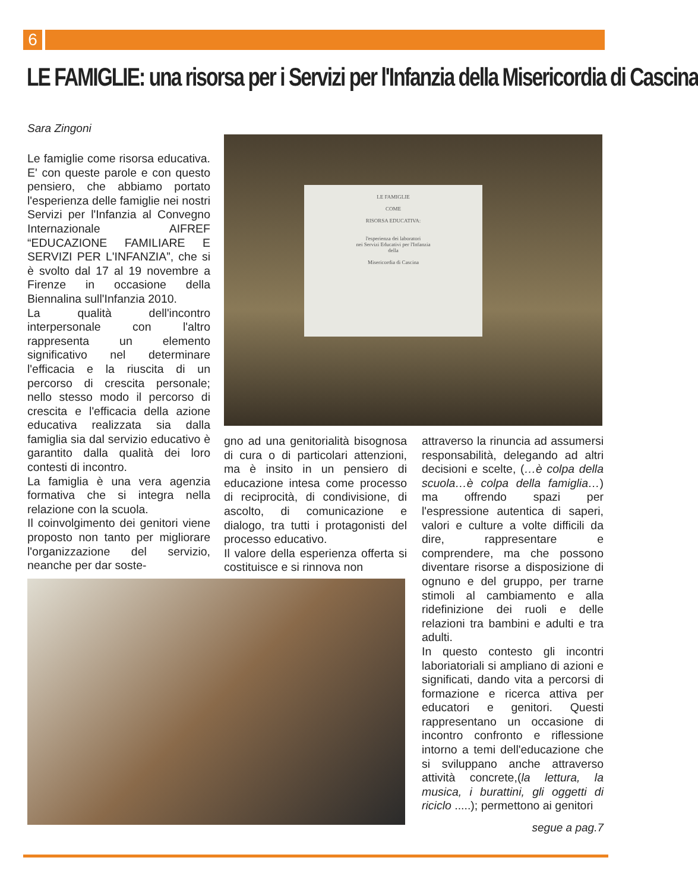6
LE FAMIGLIE: una risorsa per i Servizi per l'Infanzia della Misericordia di Cascina
Sara Zingoni
LE FAMIGLIE
COME
RISORSA EDUCATIVA:
l'esperienza dei laboratori
nei Servizi Educativi per l'Infanzia
della
Misericordia di Cascina
Le famiglie come risorsa educativa. E' con queste parole e con questo pensiero, che abbiamo portato l'esperienza delle famiglie nei nostri Servizi per l'Infanzia al Convegno Internazionale AIFREF “EDUCAZIONE FAMILIARE E SERVIZI PER L'INFANZIA”, che si è svolto dal 17 al 19 novembre a Firenze in occasione della Biennalina sull'Infanzia 2010.
La qualità dell'incontro interpersonale con l'altro rappresenta un elemento significativo nel determinare l'efficacia e la riuscita di un percorso di crescita personale; nello stesso modo il percorso di crescita e l'efficacia della azione educativa realizzata sia dalla famiglia sia dal servizio educativo è garantito dalla qualità dei loro contesti di incontro.
La famiglia è una vera agenzia formativa che si integra nella relazione con la scuola.
Il coinvolgimento dei genitori viene proposto non tanto per migliorare l'organizzazione del servizio, neanche per dar soste-
gno ad una genitorialità bisognosa di cura o di particolari attenzioni, ma è insito in un pensiero di educazione intesa come processo di reciprocità, di condivisione, di ascolto, di comunicazione e dialogo, tra tutti i protagonisti del processo educativo.
Il valore della esperienza offerta si costituisce e si rinnova non
attraverso la rinuncia ad assumersi responsabilità, delegando ad altri decisioni e scelte, (…è colpa della scuola…è colpa della famiglia…) ma offrendo spazi per l'espressione autentica di saperi, valori e culture a volte difficili da dire, rappresentare e comprendere, ma che possono diventare risorse a disposizione di ognuno e del gruppo, per trarne stimoli al cambiamento e alla ridefinizione dei ruoli e delle relazioni tra bambini e adulti e tra adulti.
In questo contesto gli incontri laboriatoriali si ampliano di azioni e significati, dando vita a percorsi di formazione e ricerca attiva per educatori e genitori. Questi rappresentano un occasione di incontro confronto e riflessione intorno a temi dell'educazione che si sviluppano anche attraverso attività concrete,(la lettura, la musica, i burattini, gli oggetti di riciclo .....); permettono ai genitori
segue a pag.7